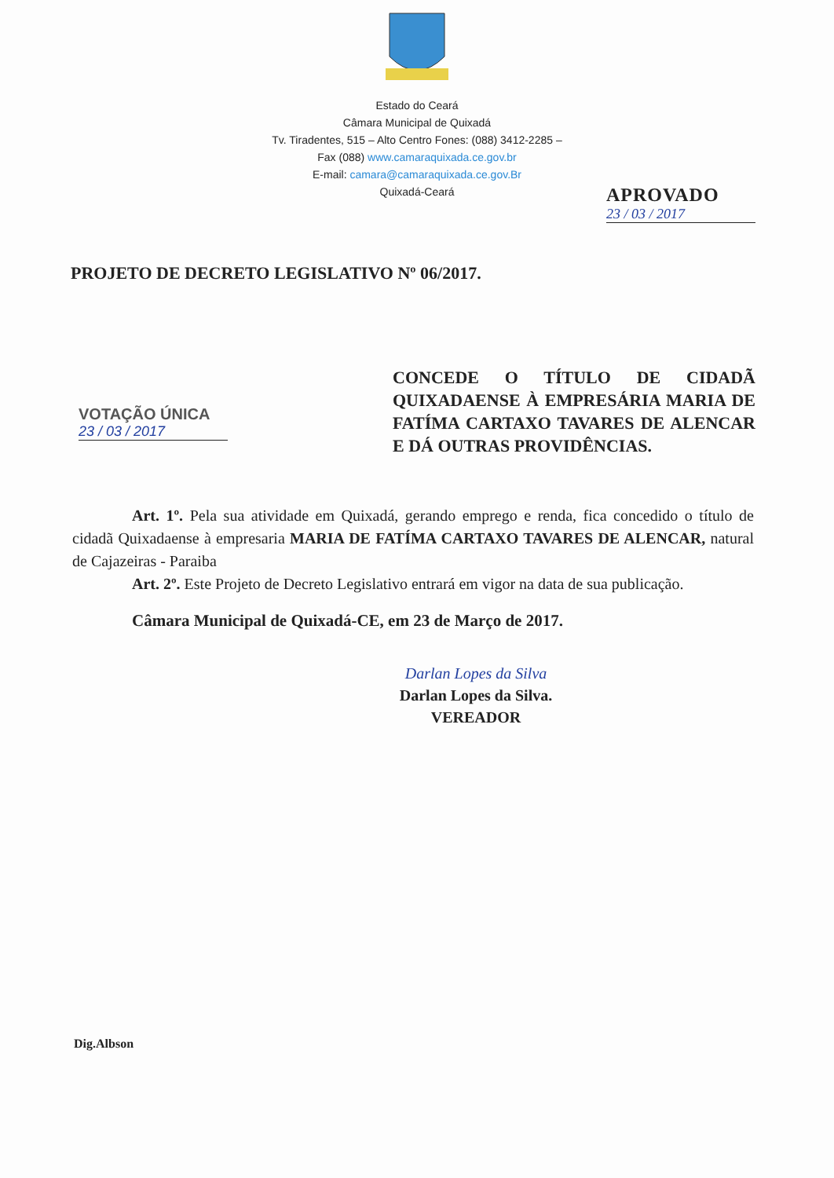Estado do Ceará
Câmara Municipal de Quixadá
Tv. Tiradentes, 515 – Alto Centro Fones: (088) 3412-2285 –
Fax (088) www.camaraquixada.ce.gov.br
E-mail: camara@camaraquixada.ce.gov.Br
Quixadá-Ceará
PROJETO DE DECRETO LEGISLATIVO Nº 06/2017.
APROVADO
23 / 03 / 2017
VOTAÇÃO ÚNICA
23 / 03 / 2017
CONCEDE O TÍTULO DE CIDADÃ QUIXADAENSE À EMPRESÁRIA MARIA DE FATÍMA CARTAXO TAVARES DE ALENCAR E DÁ OUTRAS PROVIDÊNCIAS.
Art. 1º. Pela sua atividade em Quixadá, gerando emprego e renda, fica concedido o título de cidadã Quixadaense à empresaria MARIA DE FATÍMA CARTAXO TAVARES DE ALENCAR, natural de Cajazeiras - Paraiba
Art. 2º. Este Projeto de Decreto Legislativo entrará em vigor na data de sua publicação.
Câmara Municipal de Quixadá-CE, em 23 de Março de 2017.
Darlan Lopes da Silva
Darlan Lopes da Silva.
VEREADOR
Dig.Albson